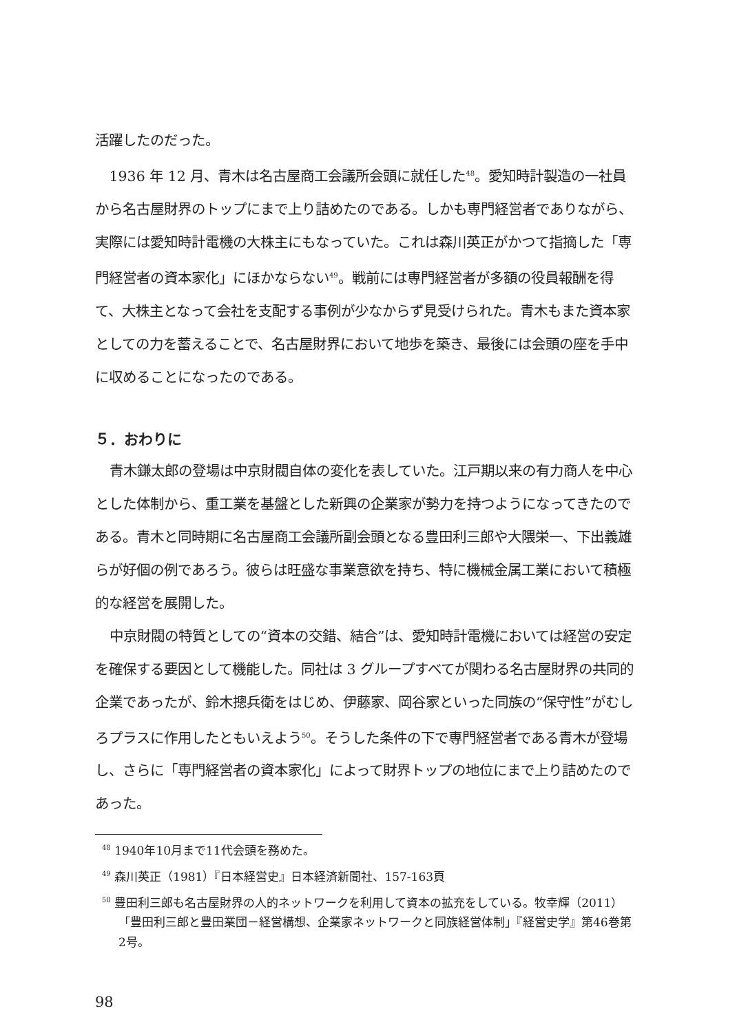活躍したのだった。
1936 年 12 月、青木は名古屋商工会議所会頭に就任した<sup>48</sup>。愛知時計製造の一社員から名古屋財界のトップにまで上り詰めたのである。しかも専門経営者でありながら、実際には愛知時計電機の大株主にもなっていた。これは森川英正がかつて指摘した「専門経営者の資本家化」にほかならない<sup>49</sup>。戦前には専門経営者が多額の役員報酬を得て、大株主となって会社を支配する事例が少なからず見受けられた。青木もまた資本家としての力を蓄えることで、名古屋財界において地歩を築き、最後には会頭の座を手中に収めることになったのである。
５．おわりに
青木鎌太郎の登場は中京財閥自体の変化を表していた。江戸期以来の有力商人を中心とした体制から、重工業を基盤とした新興の企業家が勢力を持つようになってきたのである。青木と同時期に名古屋商工会議所副会頭となる豊田利三郎や大隈栄一、下出義雄らが好個の例であろう。彼らは旺盛な事業意欲を持ち、特に機械金属工業において積極的な経営を展開した。
中京財閥の特質としての“資本の交錯、結合”は、愛知時計電機においては経営の安定を確保する要因として機能した。同社は 3 グループすべてが関わる名古屋財界の共同的企業であったが、鈴木摠兵衛をはじめ、伊藤家、岡谷家といった同族の“保守性”がむしろプラスに作用したともいえよう<sup>50</sup>。そうした条件の下で専門経営者である青木が登場し、さらに「専門経営者の資本家化」によって財界トップの地位にまで上り詰めたのであった。
<sup>48</sup> 1940年10月まで11代会頭を務めた。
<sup>49</sup> 森川英正（1981）『日本経営史』日本経済新聞社、157-163頁
<sup>50</sup> 豊田利三郎も名古屋財界の人的ネットワークを利用して資本の拡充をしている。牧幸輝（2011）「豊田利三郎と豊田業団－経営構想、企業家ネットワークと同族経営体制」『経営史学』第46巻第2号。
98